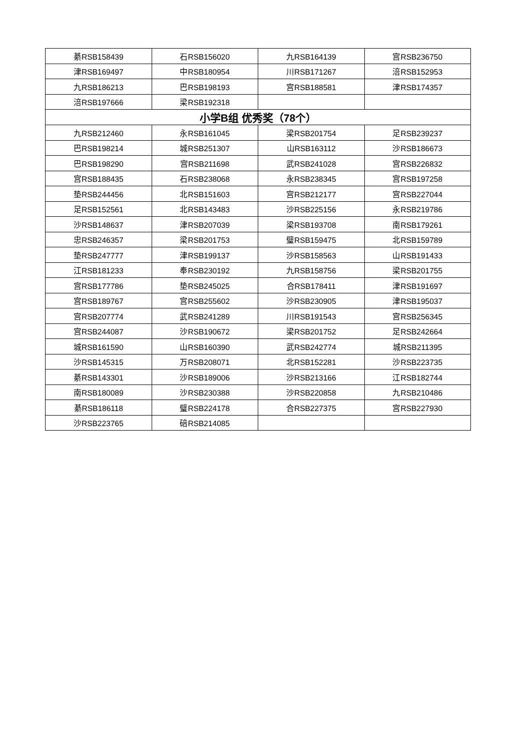| 綦RSB158439 | 石RSB156020 | 九RSB164139 | 宫RSB236750 |
| 津RSB169497 | 中RSB180954 | 川RSB171267 | 涪RSB152953 |
| 九RSB186213 | 巴RSB198193 | 宫RSB188581 | 津RSB174357 |
| 涪RSB197666 | 梁RSB192318 | | |
| 小学B组 优秀奖（78个） | | | |
| 九RSB212460 | 永RSB161045 | 梁RSB201754 | 足RSB239237 |
| 巴RSB198214 | 城RSB251307 | 山RSB163112 | 沙RSB186673 |
| 巴RSB198290 | 宫RSB211698 | 武RSB241028 | 宫RSB226832 |
| 宫RSB188435 | 石RSB238068 | 永RSB238345 | 宫RSB197258 |
| 垫RSB244456 | 北RSB151603 | 宫RSB212177 | 宫RSB227044 |
| 足RSB152561 | 北RSB143483 | 沙RSB225156 | 永RSB219786 |
| 沙RSB148637 | 津RSB207039 | 梁RSB193708 | 南RSB179261 |
| 忠RSB246357 | 梁RSB201753 | 璧RSB159475 | 北RSB159789 |
| 垫RSB247777 | 津RSB199137 | 沙RSB158563 | 山RSB191433 |
| 江RSB181233 | 奉RSB230192 | 九RSB158756 | 梁RSB201755 |
| 宫RSB177786 | 垫RSB245025 | 合RSB178411 | 津RSB191697 |
| 宫RSB189767 | 宫RSB255602 | 沙RSB230905 | 津RSB195037 |
| 宫RSB207774 | 武RSB241289 | 川RSB191543 | 宫RSB256345 |
| 宫RSB244087 | 沙RSB190672 | 梁RSB201752 | 足RSB242664 |
| 城RSB161590 | 山RSB160390 | 武RSB242774 | 城RSB211395 |
| 沙RSB145315 | 万RSB208071 | 北RSB152281 | 沙RSB223735 |
| 綦RSB143301 | 沙RSB189006 | 沙RSB213166 | 江RSB182744 |
| 南RSB180089 | 沙RSB230388 | 沙RSB220858 | 九RSB210486 |
| 綦RSB186118 | 璧RSB224178 | 合RSB227375 | 宫RSB227930 |
| 沙RSB223765 | 碚RSB214085 | | |